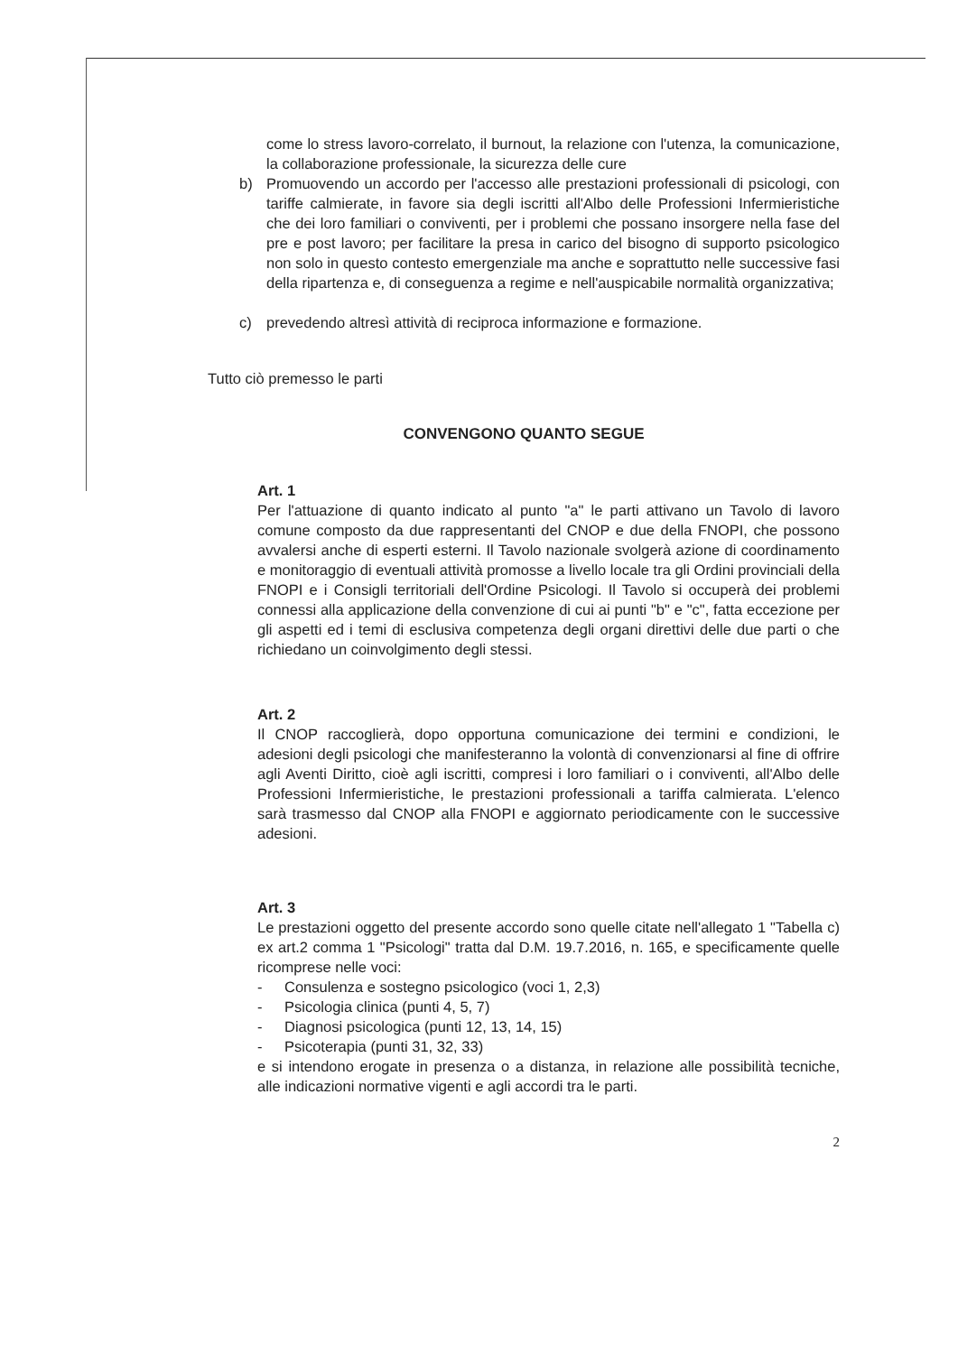come lo stress lavoro-correlato, il burnout, la relazione con l'utenza, la comunicazione, la collaborazione professionale, la sicurezza delle cure
b) Promuovendo un accordo per l'accesso alle prestazioni professionali di psicologi, con tariffe calmierate, in favore sia degli iscritti all'Albo delle Professioni Infermieristiche che dei loro familiari o conviventi, per i problemi che possano insorgere nella fase del pre e post lavoro; per facilitare la presa in carico del bisogno di supporto psicologico non solo in questo contesto emergenziale ma anche e soprattutto nelle successive fasi della ripartenza e, di conseguenza a regime e nell'auspicabile normalità organizzativa;
c) prevedendo altresì attività di reciproca informazione e formazione.
Tutto ciò premesso le parti
CONVENGONO QUANTO SEGUE
Art. 1
Per l'attuazione di quanto indicato al punto "a" le parti attivano un Tavolo di lavoro comune composto da due rappresentanti del CNOP e due della FNOPI, che possono avvalersi anche di esperti esterni. Il Tavolo nazionale svolgerà azione di coordinamento e monitoraggio di eventuali attività promosse a livello locale tra gli Ordini provinciali della FNOPI e i Consigli territoriali dell'Ordine Psicologi. Il Tavolo si occuperà dei problemi connessi alla applicazione della convenzione di cui ai punti "b" e "c", fatta eccezione per gli aspetti ed i temi di esclusiva competenza degli organi direttivi delle due parti o che richiedano un coinvolgimento degli stessi.
Art. 2
Il CNOP raccoglierà, dopo opportuna comunicazione dei termini e condizioni, le adesioni degli psicologi che manifesteranno la volontà di convenzionarsi al fine di offrire agli Aventi Diritto, cioè agli iscritti, compresi i loro familiari o i conviventi, all'Albo delle Professioni Infermieristiche, le prestazioni professionali a tariffa calmierata. L'elenco sarà trasmesso dal CNOP alla FNOPI e aggiornato periodicamente con le successive adesioni.
Art. 3
Le prestazioni oggetto del presente accordo sono quelle citate nell'allegato 1 "Tabella c) ex art.2 comma 1 "Psicologi" tratta dal D.M. 19.7.2016, n. 165, e specificamente quelle ricomprese nelle voci:
- Consulenza e sostegno psicologico (voci 1, 2,3)
- Psicologia clinica (punti 4, 5, 7)
- Diagnosi psicologica (punti 12, 13, 14, 15)
- Psicoterapia (punti 31, 32, 33)
e si intendono erogate in presenza o a distanza, in relazione alle possibilità tecniche, alle indicazioni normative vigenti e agli accordi tra le parti.
2